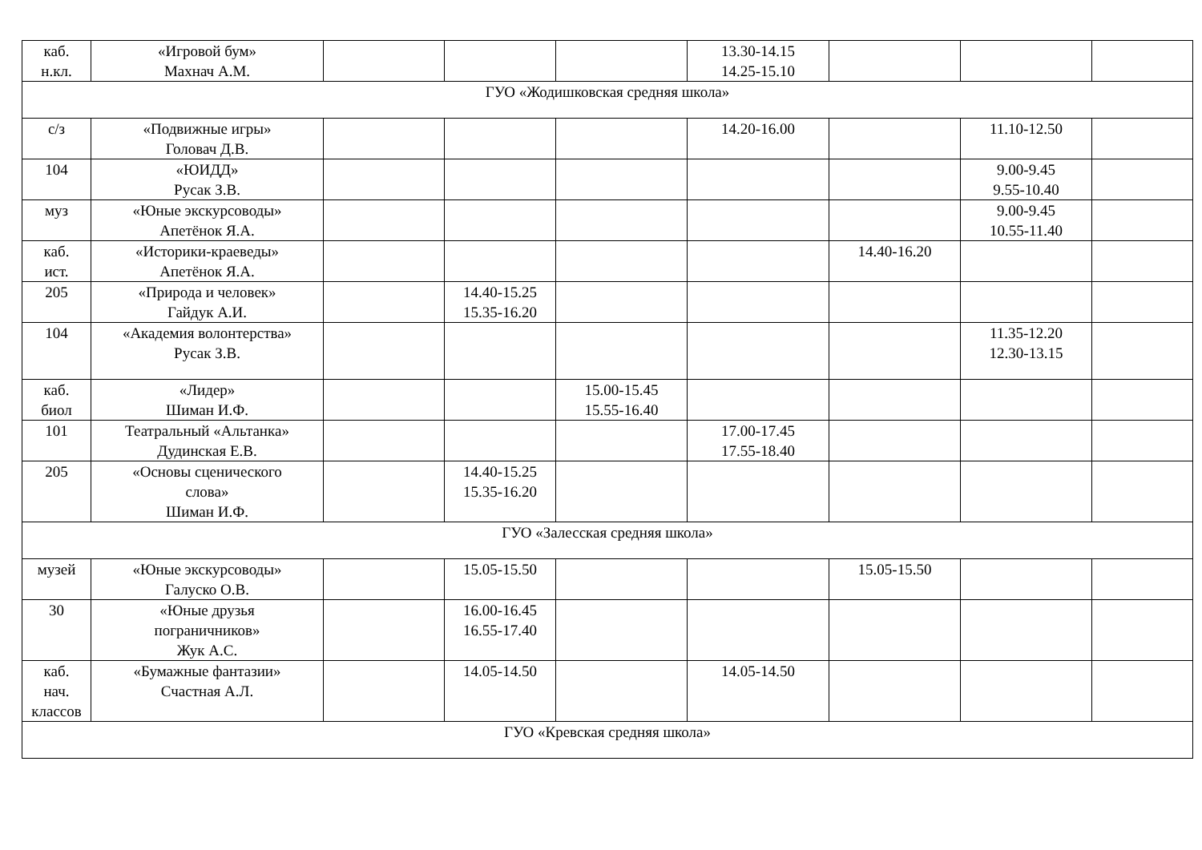| каб. н.кл. | «Игровой бум» Махнач А.М. | | | | 13.30-14.15 14.25-15.10 | | | |
| ГУО «Жодишковская средняя школа» | | | | | | | | |
| с/з | «Подвижные игры» Головач Д.В. | | | | 14.20-16.00 | | 11.10-12.50 | |
| 104 | «ЮИДД» Русак З.В. | | | | | | 9.00-9.45 9.55-10.40 | |
| муз | «Юные экскурсоводы» Апетёнок Я.А. | | | | | | 9.00-9.45 10.55-11.40 | |
| каб. ист. | «Историки-краеведы» Апетёнок Я.А. | | | | | 14.40-16.20 | | |
| 205 | «Природа и человек» Гайдук А.И. | | 14.40-15.25 15.35-16.20 | | | | | |
| 104 | «Академия волонтерства» Русак З.В. | | | | | | 11.35-12.20 12.30-13.15 | |
| каб. биол | «Лидер» Шиман И.Ф. | | | 15.00-15.45 15.55-16.40 | | | | |
| 101 | Театральный «Альтанка» Дудинская Е.В. | | | | 17.00-17.45 17.55-18.40 | | | |
| 205 | «Основы сценического слова» Шиман И.Ф. | | 14.40-15.25 15.35-16.20 | | | | | |
| ГУО «Залесская средняя школа» | | | | | | | | |
| музей | «Юные экскурсоводы» Галуско О.В. | | 15.05-15.50 | | | 15.05-15.50 | | |
| 30 | «Юные друзья пограничников» Жук А.С. | | 16.00-16.45 16.55-17.40 | | | | | |
| каб. нач. классов | «Бумажные фантазии» Счастная А.Л. | | 14.05-14.50 | | 14.05-14.50 | | | |
| ГУО «Кревская средняя школа» | | | | | | | | |